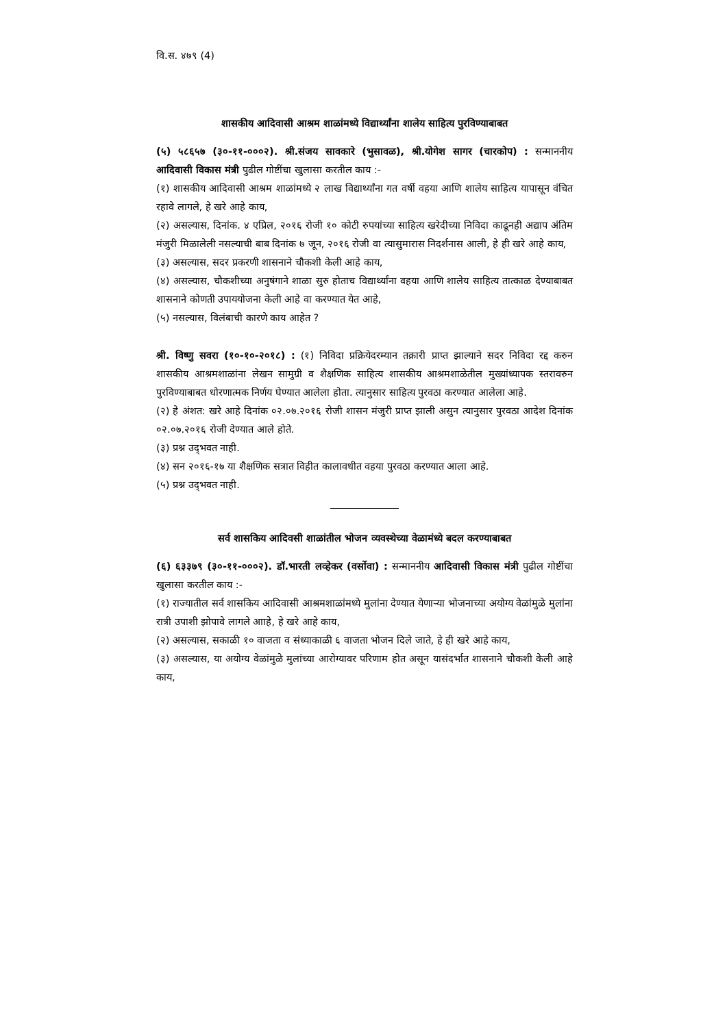वि.स. ४७९ (4)
शासकीय आदिवासी आश्रम शाळांमध्ये विद्यार्थ्यांना शालेय साहित्य पुरविण्याबाबत
(५) ५८६५७ (३०-११-०००२). श्री.संजय सावकारे (भुसावळ), श्री.योगेश सागर (चारकोप) : सन्माननीय आदिवासी विकास मंत्री पुढील गोष्टींचा खुलासा करतील काय :-
(१) शासकीय आदिवासी आश्रम शाळांमध्ये २ लाख विद्यार्थ्यांना गत वर्षी वहया आणि शालेय साहित्य यापासून वंचित रहावे लागले, हे खरे आहे काय,
(२) असल्यास, दिनांक. ४ एप्रिल, २०१६ रोजी १० कोटी रुपयांच्या साहित्य खरेदीच्या निविदा काढूनही अद्याप अंतिम मंजुरी मिळालेली नसल्याची बाब दिनांक ७ जून, २०१६ रोजी वा त्यासुमारास निदर्शनास आली, हे ही खरे आहे काय,
(३) असल्यास, सदर प्रकरणी शासनाने चौकशी केली आहे काय,
(४) असल्यास, चौकशीच्या अनुषंगाने शाळा सुरु होताच विद्यार्थ्यांना वहया आणि शालेय साहित्य तात्काळ देण्याबाबत शासनाने कोणती उपाययोजना केली आहे वा करण्यात येत आहे,
(५) नसल्यास, विलंबाची कारणे काय आहेत ?
श्री. विष्णु सवरा (१०-१०-२०१८) : (१) निविदा प्रक्रियेदरम्यान तक्रारी प्राप्त झाल्याने सदर निविदा रद्द करुन शासकीय आश्रमशाळांना लेखन सामुग्री व शैक्षणिक साहित्य शासकीय आश्रमशाळेतील मुख्यांध्यापक स्तरावरुन पुरविण्याबाबत धोरणात्मक निर्णय घेण्यात आलेला होता. त्यानुसार साहित्य पुरवठा करण्यात आलेला आहे.
(२) हे अंशत: खरे आहे दिनांक ०२.०७.२०१६ रोजी शासन मंजुरी प्राप्त झाली असुन त्यानुसार पुरवठा आदेश दिनांक ०२.०७.२०१६ रोजी देण्यात आले होते.
(३) प्रश्न उद्‌भवत नाही.
(४) सन २०१६-१७ या शैक्षणिक सत्रात विहीत कालावधीत वहया पुरवठा करण्यात आला आहे.
(५) प्रश्न उद्‌भवत नाही.
सर्व शासकिय आदिवसी शाळांतील भोजन व्यवस्थेच्या वेळामंध्ये बदल करण्याबाबत
(६) ६३३७९ (३०-११-०००२). डॉ.भारती लव्हेकर (वर्सोवा) : सन्माननीय आदिवासी विकास मंत्री पुढील गोष्टींचा खुलासा करतील काय :-
(१) राज्यातील सर्व शासकिय आदिवासी आश्रमशाळांमध्ये मुलांना देण्यात येणाऱ्या भोजनाच्या अयोग्य वेळांमुळे मुलांना रात्री उपाशी झोपावे लागले आाहे, हे खरे आहे काय,
(२) असल्यास, सकाळी १० वाजता व संध्याकाळी ६ वाजता भोजन दिले जाते, हे ही खरे आहे काय,
(३) असल्यास, या अयोग्य वेळांमुळे मुलांच्या आरोग्यावर परिणाम होत असून यासंदर्भात शासनाने चौकशी केली आहे काय,